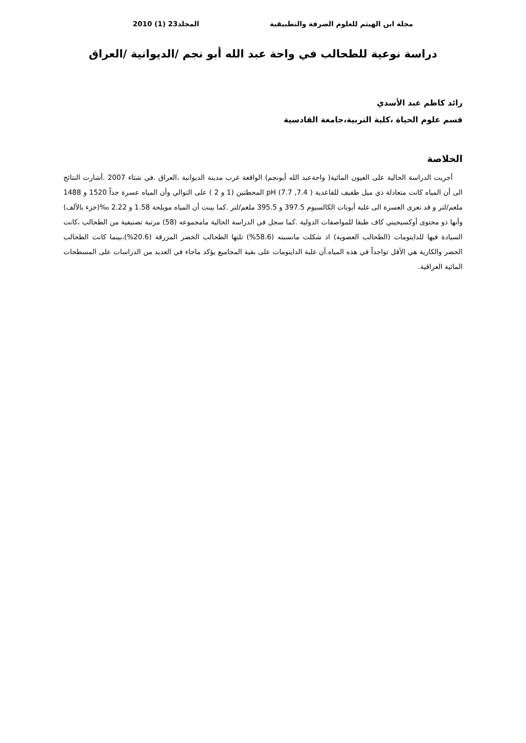مجلة ابن الهيثم للعلوم الصرفة والتطبيقية المجلد23 (1) 2010
دراسة نوعية للطحالب في واحة عبد الله أبو نجم /الديوانية /العراق
رائد كاظم عبد الأسدي
قسم علوم الحياة ،كلية التربية،جامعة القادسية
الخلاصة
أجريت الدراسة الحالية على العيون المائية( واحةعبد الله أبونجم) الواقعة غرب مدينة الديوانية ،العراق .في شتاء 2007 .أشارت النتائج الى أن المياه كانت متعادلة ذي ميل طفيف للقاعدية ( 7.4, 7.7) pH المحطتين (1 و 2 ) على التوالي وأن المياه عسرة جداً 1520 و 1488 ملغم/لتر و قد تعزى العسرة الى غلبة أيونات الكالسيوم 397.5 و 395.5 ملغم/لتر .كما بينت أن المياه مويلحة 1.58 و 2.22 ‰(خزء بالألف) وأنها ذو محتوى أوكسيجيني كاف طبقا للمواصفات الدولية .كما سجل في الدراسة الحالية مامجموعه (58) مرتبة تصنيفية من الطحالب ،كانت السيادة فيها للدايتومات (الطحالب العصوية) اذ شكلت مانسبته (58.6%) تلتها الطحالب الخضر المزرقة (20.6%)،بينما كانت الطحالب الخضر والكارية هي الأقل تواجداً في هذه المياه.أن غلبة الدايتومات على بقية المجاميع يؤكد ماجاء في العديد من الدراسات على المسطحات المائية العراقية.